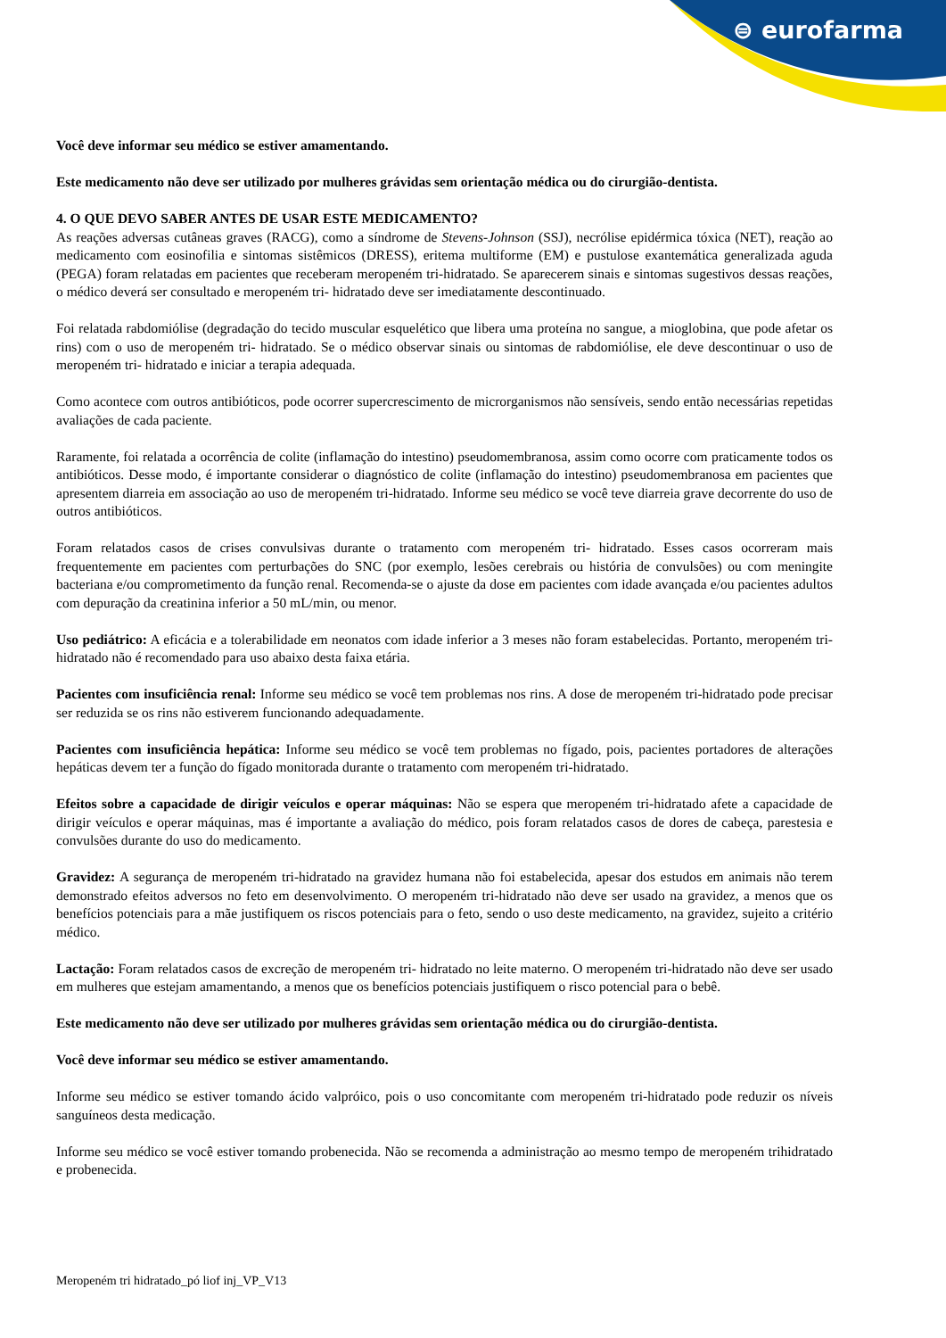⊜ eurofarma
Você deve informar seu médico se estiver amamentando.
Este medicamento não deve ser utilizado por mulheres grávidas sem orientação médica ou do cirurgião-dentista.
4. O QUE DEVO SABER ANTES DE USAR ESTE MEDICAMENTO?
As reações adversas cutâneas graves (RACG), como a síndrome de Stevens-Johnson (SSJ), necrólise epidérmica tóxica (NET), reação ao medicamento com eosinofilia e sintomas sistêmicos (DRESS), eritema multiforme (EM) e pustulose exantemática generalizada aguda (PEGA) foram relatadas em pacientes que receberam meropeném tri-hidratado. Se aparecerem sinais e sintomas sugestivos dessas reações, o médico deverá ser consultado e meropeném tri- hidratado deve ser imediatamente descontinuado.
Foi relatada rabdomiólise (degradação do tecido muscular esquelético que libera uma proteína no sangue, a mioglobina, que pode afetar os rins) com o uso de meropeném tri- hidratado. Se o médico observar sinais ou sintomas de rabdomiólise, ele deve descontinuar o uso de meropeném tri- hidratado e iniciar a terapia adequada.
Como acontece com outros antibióticos, pode ocorrer supercrescimento de microrganismos não sensíveis, sendo então necessárias repetidas avaliações de cada paciente.
Raramente, foi relatada a ocorrência de colite (inflamação do intestino) pseudomembranosa, assim como ocorre com praticamente todos os antibióticos. Desse modo, é importante considerar o diagnóstico de colite (inflamação do intestino) pseudomembranosa em pacientes que apresentem diarreia em associação ao uso de meropeném tri-hidratado. Informe seu médico se você teve diarreia grave decorrente do uso de outros antibióticos.
Foram relatados casos de crises convulsivas durante o tratamento com meropeném tri- hidratado. Esses casos ocorreram mais frequentemente em pacientes com perturbações do SNC (por exemplo, lesões cerebrais ou história de convulsões) ou com meningite bacteriana e/ou comprometimento da função renal. Recomenda-se o ajuste da dose em pacientes com idade avançada e/ou pacientes adultos com depuração da creatinina inferior a 50 mL/min, ou menor.
Uso pediátrico: A eficácia e a tolerabilidade em neonatos com idade inferior a 3 meses não foram estabelecidas. Portanto, meropeném tri-hidratado não é recomendado para uso abaixo desta faixa etária.
Pacientes com insuficiência renal: Informe seu médico se você tem problemas nos rins. A dose de meropeném tri-hidratado pode precisar ser reduzida se os rins não estiverem funcionando adequadamente.
Pacientes com insuficiência hepática: Informe seu médico se você tem problemas no fígado, pois, pacientes portadores de alterações hepáticas devem ter a função do fígado monitorada durante o tratamento com meropeném tri-hidratado.
Efeitos sobre a capacidade de dirigir veículos e operar máquinas: Não se espera que meropeném tri-hidratado afete a capacidade de dirigir veículos e operar máquinas, mas é importante a avaliação do médico, pois foram relatados casos de dores de cabeça, parestesia e convulsões durante do uso do medicamento.
Gravidez: A segurança de meropeném tri-hidratado na gravidez humana não foi estabelecida, apesar dos estudos em animais não terem demonstrado efeitos adversos no feto em desenvolvimento. O meropeném tri-hidratado não deve ser usado na gravidez, a menos que os benefícios potenciais para a mãe justifiquem os riscos potenciais para o feto, sendo o uso deste medicamento, na gravidez, sujeito a critério médico.
Lactação: Foram relatados casos de excreção de meropeném tri- hidratado no leite materno. O meropeném tri-hidratado não deve ser usado em mulheres que estejam amamentando, a menos que os benefícios potenciais justifiquem o risco potencial para o bebê.
Este medicamento não deve ser utilizado por mulheres grávidas sem orientação médica ou do cirurgião-dentista.
Você deve informar seu médico se estiver amamentando.
Informe seu médico se estiver tomando ácido valpróico, pois o uso concomitante com meropeném tri-hidratado pode reduzir os níveis sanguíneos desta medicação.
Informe seu médico se você estiver tomando probenecida. Não se recomenda a administração ao mesmo tempo de meropeném trihidratado e probenecida.
Meropeném tri hidratado_pó liof inj_VP_V13